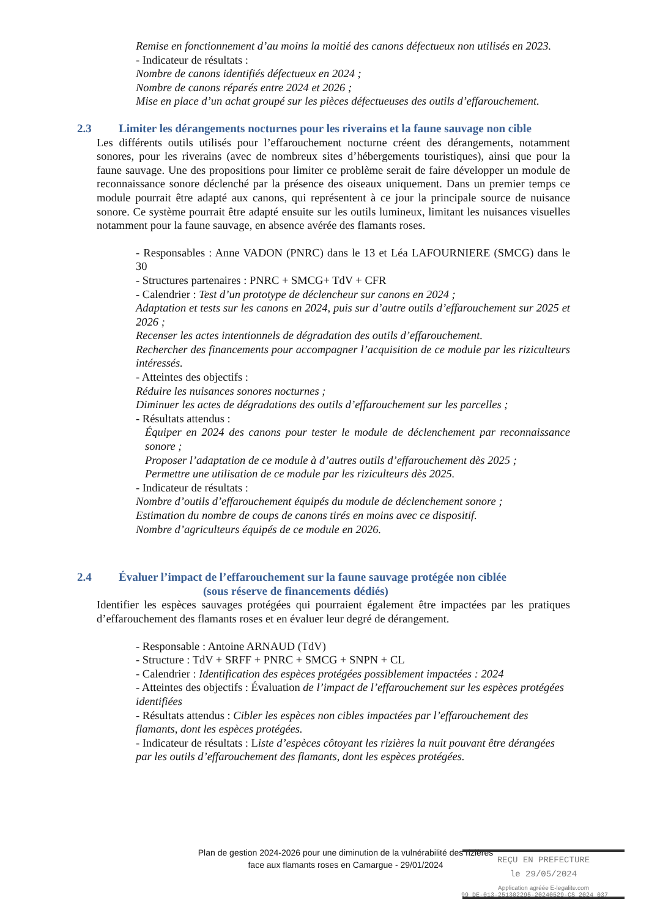Remise en fonctionnement d’au moins la moitié des canons défectueux non utilisés en 2023.
- Indicateur de résultats :
Nombre de canons identifiés défectueux en 2024 ;
Nombre de canons réparés entre 2024 et 2026 ;
Mise en place d’un achat groupé sur les pièces défectueuses des outils d’effarouchement.
2.3 Limiter les dérangements nocturnes pour les riverains et la faune sauvage non cible
Les différents outils utilisés pour l’effarouchement nocturne créent des dérangements, notamment sonores, pour les riverains (avec de nombreux sites d’hébergements touristiques), ainsi que pour la faune sauvage. Une des propositions pour limiter ce problème serait de faire développer un module de reconnaissance sonore déclenché par la présence des oiseaux uniquement. Dans un premier temps ce module pourrait être adapté aux canons, qui représentent à ce jour la principale source de nuisance sonore. Ce système pourrait être adapté ensuite sur les outils lumineux, limitant les nuisances visuelles notamment pour la faune sauvage, en absence avérée des flamants roses.
- Responsables : Anne VADON (PNRC) dans le 13 et Léa LAFOURNIERE (SMCG) dans le 30
- Structures partenaires : PNRC + SMCG+ TdV + CFR
- Calendrier : Test d’un prototype de déclencheur sur canons en 2024 ;
Adaptation et tests sur les canons en 2024, puis sur d’autre outils d’effarouchement sur 2025 et 2026 ;
Recenser les actes intentionnels de dégradation des outils d’effarouchement.
Rechercher des financements pour accompagner l’acquisition de ce module par les riziculteurs intéressés.
- Atteintes des objectifs :
Réduire les nuisances sonores nocturnes ;
Diminuer les actes de dégradations des outils d’effarouchement sur les parcelles ;
- Résultats attendus :
Équiper en 2024 des canons pour tester le module de déclenchement par reconnaissance sonore ;
Proposer l’adaptation de ce module à d’autres outils d’effarouchement dès 2025 ;
Permettre une utilisation de ce module par les riziculteurs dès 2025.
- Indicateur de résultats :
Nombre d’outils d’effarouchement équipés du module de déclenchement sonore ;
Estimation du nombre de coups de canons tirés en moins avec ce dispositif.
Nombre d’agriculteurs équipés de ce module en 2026.
2.4 Évaluer l’impact de l’effarouchement sur la faune sauvage protégée non ciblée
(sous réserve de financements dédiés)
Identifier les espèces sauvages protégées qui pourraient également être impactées par les pratiques d’effarouchement des flamants roses et en évaluer leur degré de dérangement.
- Responsable : Antoine ARNAUD (TdV)
- Structure : TdV + SRFF + PNRC + SMCG + SNPN + CL
- Calendrier : Identification des espèces protégées possiblement impactées : 2024
- Atteintes des objectifs : Évaluation de l’impact de l’effarouchement sur les espèces protégées identifiées
- Résultats attendus : Cibler les espèces non cibles impactées par l’effarouchement des flamants, dont les espèces protégées.
- Indicateur de résultats : Liste d’espèces côtoyant les rizières la nuit pouvant être dérangées par les outils d’effarouchement des flamants, dont les espèces protégées.
Plan de gestion 2024-2026 pour une diminution de la vulnérabilité des rizières
face aux flamants roses en Camargue - 29/01/2024
REÇU EN PREFECTURE
le 29/05/2024
Application agréée E-legalite.com
99_DE-013-251302295-20240529-CS_2024_037